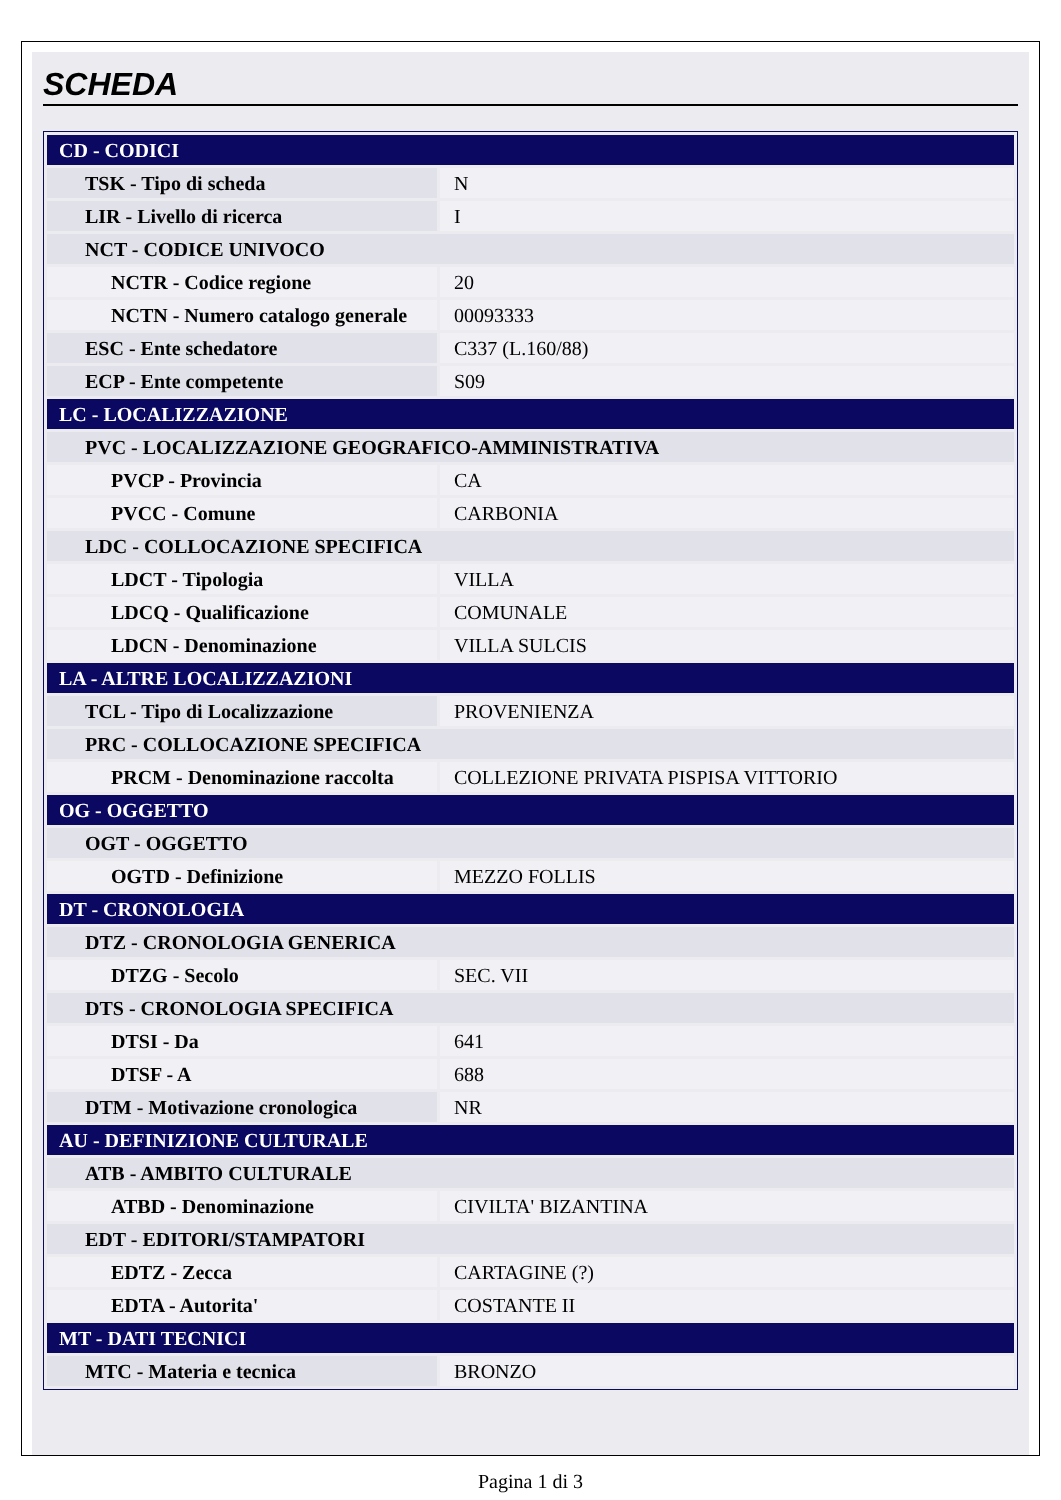SCHEDA
| CD - CODICI | |
| TSK - Tipo di scheda | N |
| LIR - Livello di ricerca | I |
| NCT - CODICE UNIVOCO | |
| NCTR - Codice regione | 20 |
| NCTN - Numero catalogo generale | 00093333 |
| ESC - Ente schedatore | C337 (L.160/88) |
| ECP - Ente competente | S09 |
| LC - LOCALIZZAZIONE | |
| PVC - LOCALIZZAZIONE GEOGRAFICO-AMMINISTRATIVA | |
| PVCP - Provincia | CA |
| PVCC - Comune | CARBONIA |
| LDC - COLLOCAZIONE SPECIFICA | |
| LDCT - Tipologia | VILLA |
| LDCQ - Qualificazione | COMUNALE |
| LDCN - Denominazione | VILLA SULCIS |
| LA - ALTRE LOCALIZZAZIONI | |
| TCL - Tipo di Localizzazione | PROVENIENZA |
| PRC - COLLOCAZIONE SPECIFICA | |
| PRCM - Denominazione raccolta | COLLEZIONE PRIVATA PISPISA VITTORIO |
| OG - OGGETTO | |
| OGT - OGGETTO | |
| OGTD - Definizione | MEZZO FOLLIS |
| DT - CRONOLOGIA | |
| DTZ - CRONOLOGIA GENERICA | |
| DTZG - Secolo | SEC. VII |
| DTS - CRONOLOGIA SPECIFICA | |
| DTSI - Da | 641 |
| DTSF - A | 688 |
| DTM - Motivazione cronologica | NR |
| AU - DEFINIZIONE CULTURALE | |
| ATB - AMBITO CULTURALE | |
| ATBD - Denominazione | CIVILTA' BIZANTINA |
| EDT - EDITORI/STAMPATORI | |
| EDTZ - Zecca | CARTAGINE (?) |
| EDTA - Autorita' | COSTANTE II |
| MT - DATI TECNICI | |
| MTC - Materia e tecnica | BRONZO |
Pagina 1 di 3